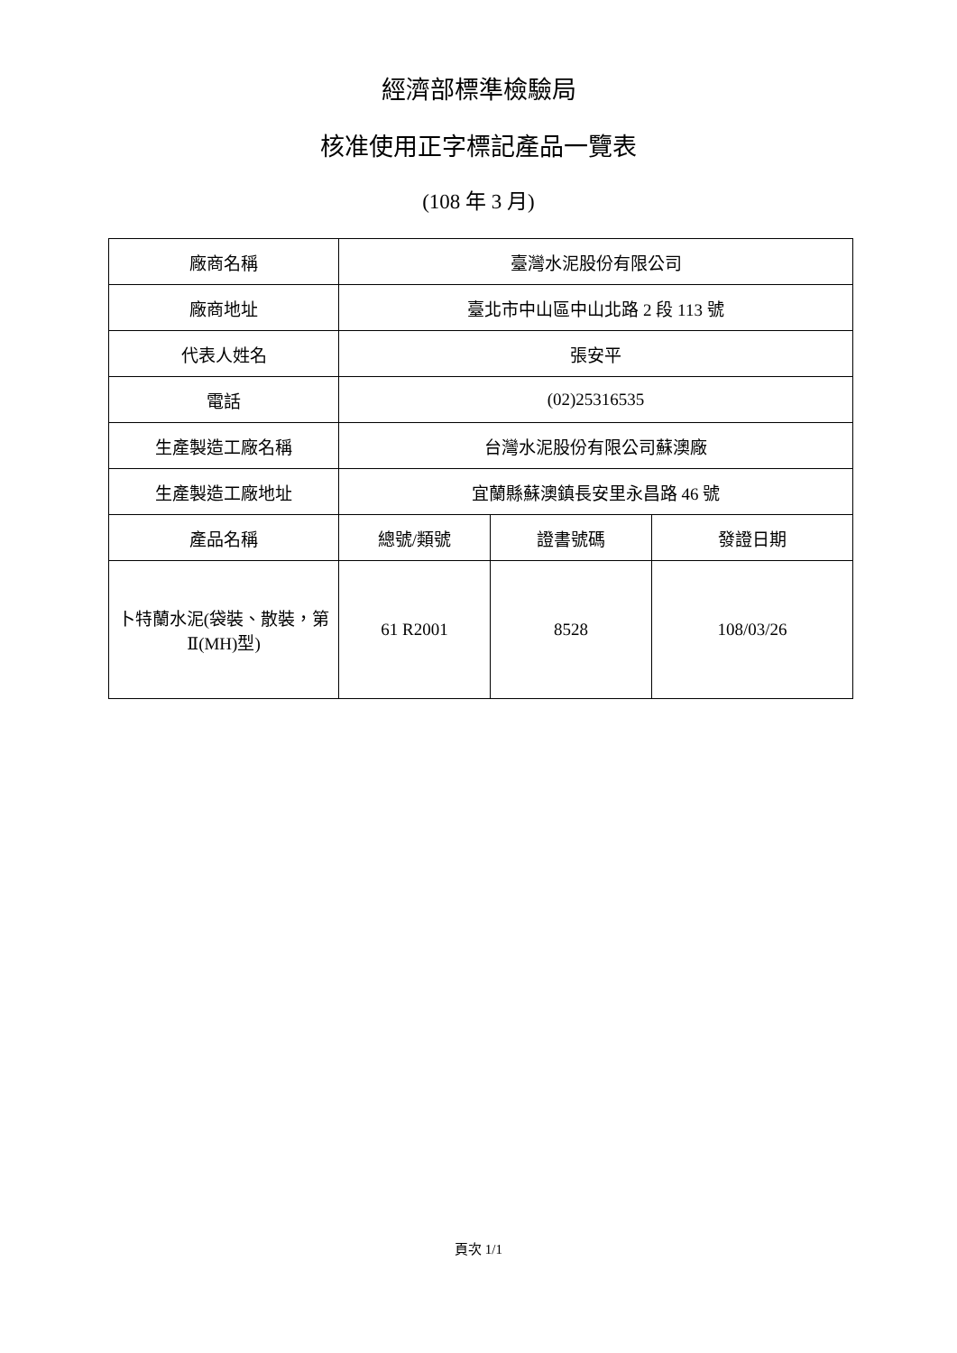經濟部標準檢驗局
核准使用正字標記產品一覽表
(108 年 3 月)
| 廠商名稱 | 臺灣水泥股份有限公司 | | |
| 廠商地址 | 臺北市中山區中山北路 2 段 113 號 | | |
| 代表人姓名 | 張安平 | | |
| 電話 | (02)25316535 | | |
| 生產製造工廠名稱 | 台灣水泥股份有限公司蘇澳廠 | | |
| 生產製造工廠地址 | 宜蘭縣蘇澳鎮長安里永昌路 46 號 | | |
| 產品名稱 | 總號/類號 | 證書號碼 | 發證日期 |
| 卜特蘭水泥(袋裝、散裝，第Ⅱ(MH)型) | 61 R2001 | 8528 | 108/03/26 |
頁次 1/1